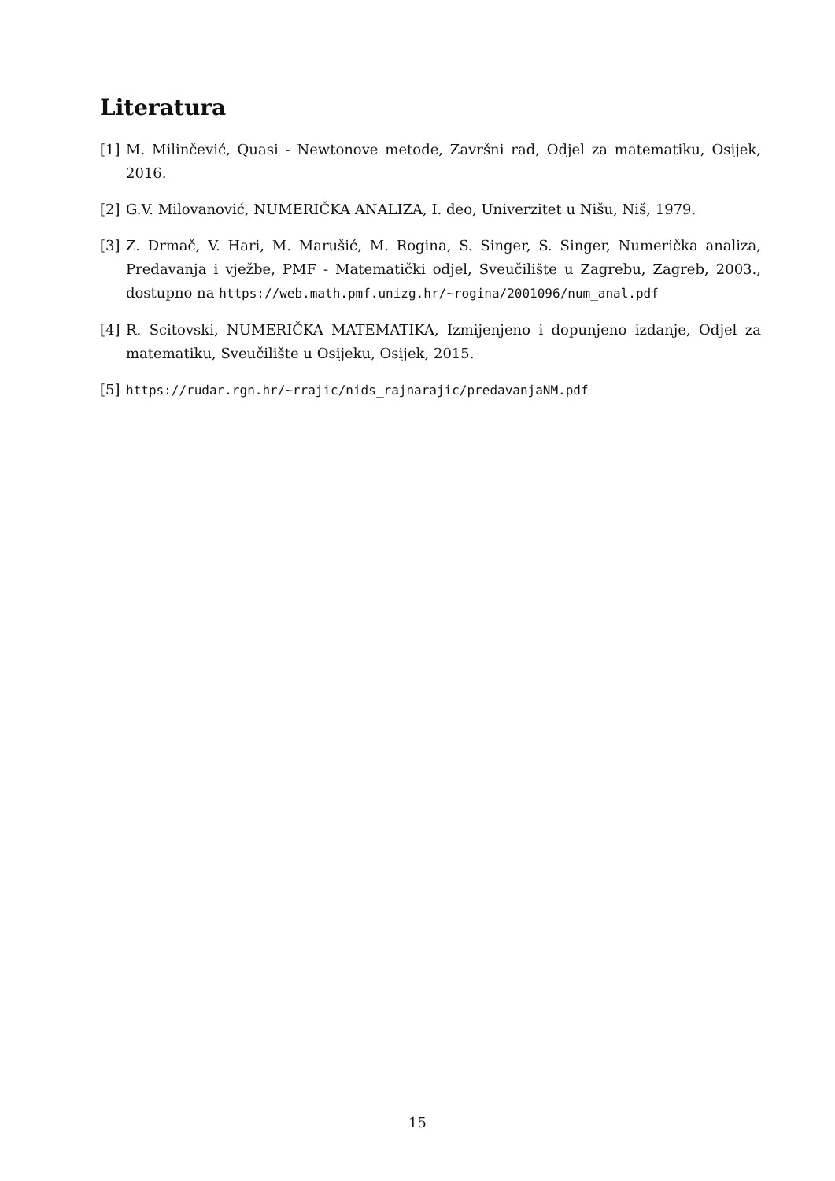Literatura
[1] M. Milinčević, Quasi - Newtonove metode, Završni rad, Odjel za matematiku, Osijek, 2016.
[2] G.V. Milovanović, NUMERIČKA ANALIZA, I. deo, Univerzitet u Nišu, Niš, 1979.
[3] Z. Drmač, V. Hari, M. Marušić, M. Rogina, S. Singer, S. Singer, Numerička analiza, Predavanja i vježbe, PMF - Matematički odjel, Sveučilište u Zagrebu, Zagreb, 2003., dostupno na https://web.math.pmf.unizg.hr/~rogina/2001096/num_anal.pdf
[4] R. Scitovski, NUMERIČKA MATEMATIKA, Izmijenjeno i dopunjeno izdanje, Odjel za matematiku, Sveučilište u Osijeku, Osijek, 2015.
[5] https://rudar.rgn.hr/~rrajic/nids_rajnarajic/predavanjaNM.pdf
15